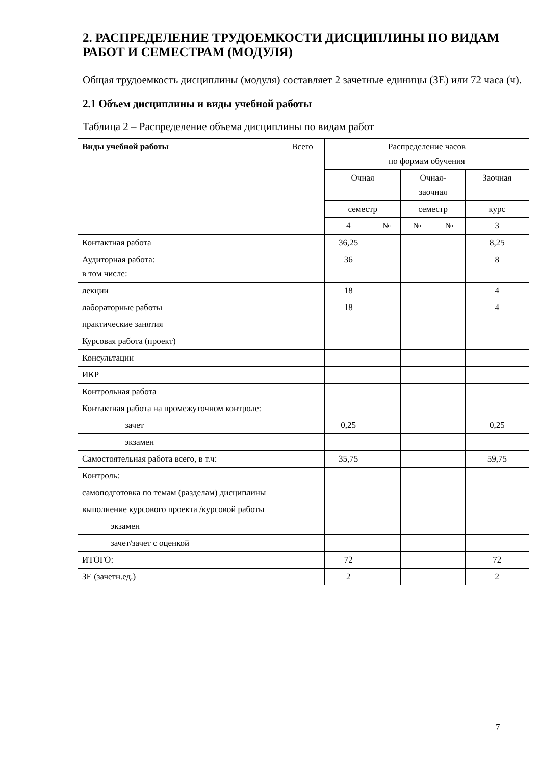2. РАСПРЕДЕЛЕНИЕ ТРУДОЕМКОСТИ ДИСЦИПЛИНЫ ПО ВИДАМ РАБОТ И СЕМЕСТРАМ (МОДУЛЯ)
Общая трудоемкость дисциплины (модуля) составляет 2 зачетные единицы (ЗЕ) или 72 часа (ч).
2.1 Объем дисциплины и виды учебной работы
Таблица 2 – Распределение объема дисциплины по видам работ
| Виды учебной работы | Всего | Распределение часов по формам обучения | | | | |
| --- | --- | --- | --- | --- | --- | --- |
| | | Очная | | Очная- заочная | | Заочная |
| | | семестр | | семестр | | курс |
| | | 4 | № | № | № | 3 |
| Контактная работа | | 36,25 | | | | 8,25 |
| Аудиторная работа: в том числе: | | 36 | | | | 8 |
| лекции | | 18 | | | | 4 |
| лабораторные работы | | 18 | | | | 4 |
| практические занятия | | | | | | |
| Курсовая работа (проект) | | | | | | |
| Консультации | | | | | | |
| ИКР | | | | | | |
| Контрольная работа | | | | | | |
| Контактная работа на промежуточном контроле: | | | | | | |
| зачет | | 0,25 | | | | 0,25 |
| экзамен | | | | | | |
| Самостоятельная работа всего, в т.ч: | | 35,75 | | | | 59,75 |
| Контроль: | | | | | | |
| самоподготовка по темам (разделам) дисциплины | | | | | | |
| выполнение курсового проекта /курсовой работы | | | | | | |
| экзамен | | | | | | |
| зачет/зачет с оценкой | | | | | | |
| ИТОГО: | | 72 | | | | 72 |
| ЗЕ (зачетн.ед.) | | 2 | | | | 2 |
7